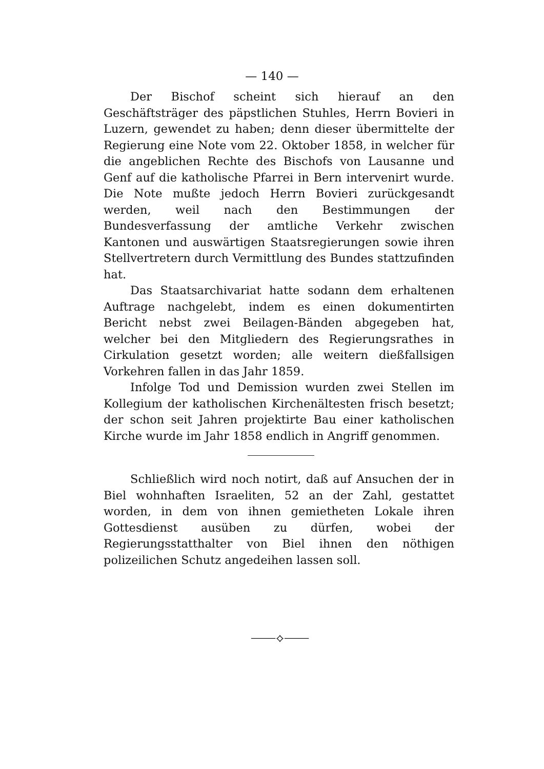— 140 —
Der Bischof scheint sich hierauf an den Geschäftsträger des päpstlichen Stuhles, Herrn Bovieri in Luzern, gewendet zu haben; denn dieser übermittelte der Regierung eine Note vom 22. Oktober 1858, in welcher für die angeblichen Rechte des Bischofs von Lausanne und Genf auf die katholische Pfarrei in Bern intervenirt wurde. Die Note mußte jedoch Herrn Bovieri zurückgesandt werden, weil nach den Bestimmungen der Bundesverfassung der amtliche Verkehr zwischen Kantonen und auswärtigen Staatsregierungen sowie ihren Stellvertretern durch Vermittlung des Bundes stattzufinden hat.
Das Staatsarchivariat hatte sodann dem erhaltenen Auftrage nachgelebt, indem es einen dokumentirten Bericht nebst zwei Beilagen-Bänden abgegeben hat, welcher bei den Mitgliedern des Regierungsrathes in Cirkulation gesetzt worden; alle weitern dießfallsigen Vorkehren fallen in das Jahr 1859.
Infolge Tod und Demission wurden zwei Stellen im Kollegium der katholischen Kirchenältesten frisch besetzt; der schon seit Jahren projektirte Bau einer katholischen Kirche wurde im Jahr 1858 endlich in Angriff genommen.
Schließlich wird noch notirt, daß auf Ansuchen der in Biel wohnhaften Israeliten, 52 an der Zahl, gestattet worden, in dem von ihnen gemietheten Lokale ihren Gottesdienst ausüben zu dürfen, wobei der Regierungsstatthalter von Biel ihnen den nöthigen polizeilichen Schutz angedeihen lassen soll.
⸻⟡⸻